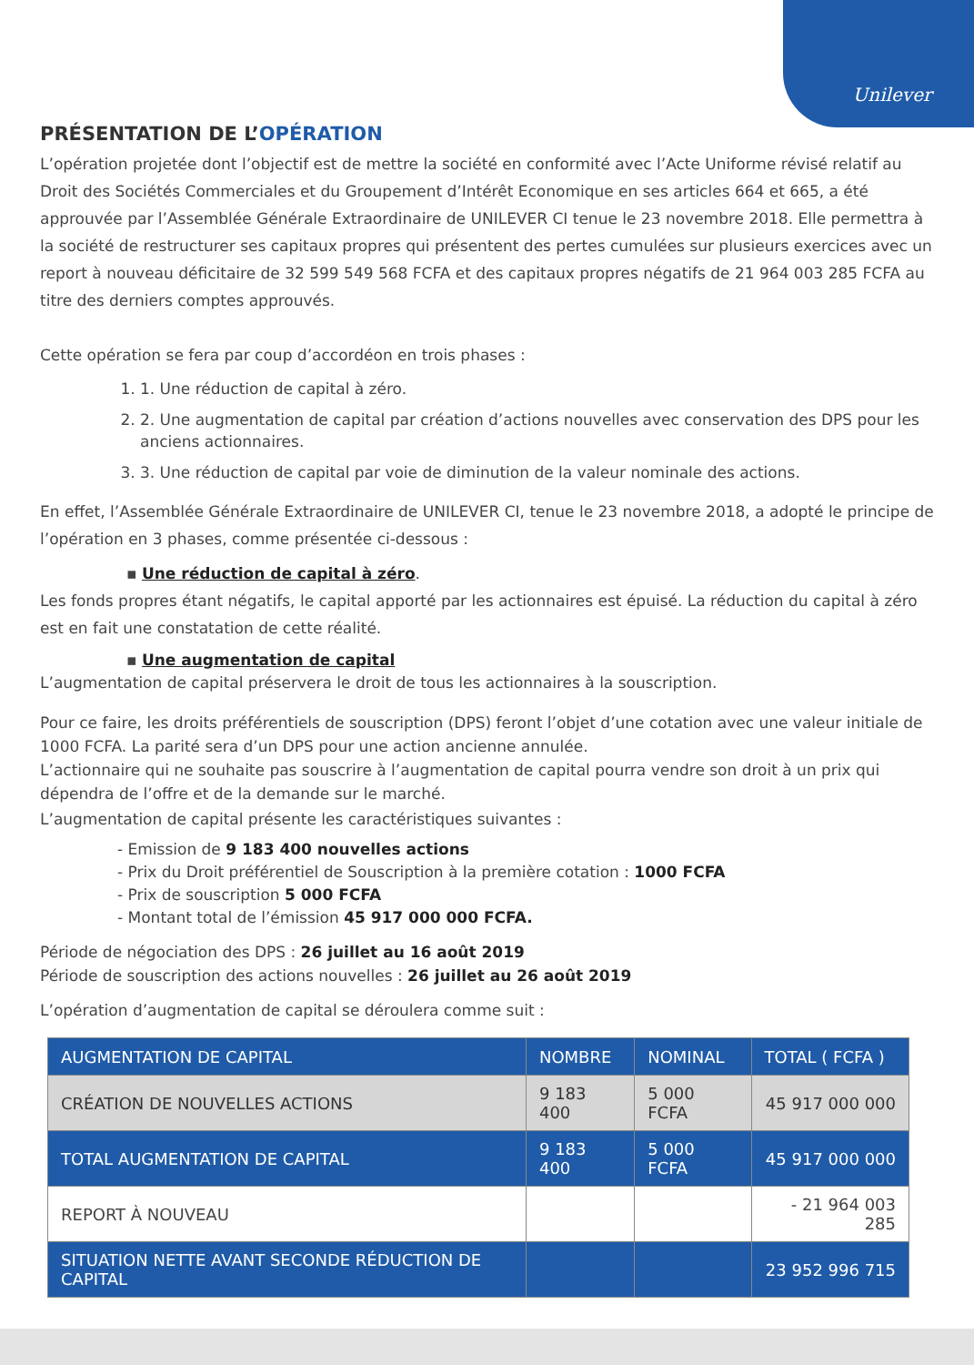Unilever
PRÉSENTATION DE L’OPÉRATION
L’opération projetée dont l’objectif est de mettre la société en conformité avec l’Acte Uniforme révisé relatif au Droit des Sociétés Commerciales et du Groupement d’Intérêt Economique en ses articles 664 et 665, a été approuvée par l’Assemblée Générale Extraordinaire de UNILEVER CI tenue le 23 novembre 2018. Elle permettra à la société de restructurer ses capitaux propres qui présentent des pertes cumulées sur plusieurs exercices avec un report à nouveau déficitaire de 32 599 549 568 FCFA et des capitaux propres négatifs de 21 964 003 285 FCFA au titre des derniers comptes approuvés.
Cette opération se fera par coup d’accordéon en trois phases :
1. 1. Une réduction de capital à zéro.
2. 2. Une augmentation de capital par création d’actions nouvelles avec conservation des DPS pour les anciens actionnaires.
3. 3. Une réduction de capital par voie de diminution de la valeur nominale des actions.
En effet, l’Assemblée Générale Extraordinaire de UNILEVER CI, tenue le 23 novembre 2018, a adopté le principe de l’opération en 3 phases, comme présentée ci-dessous :
▪ Une réduction de capital à zéro.
Les fonds propres étant négatifs, le capital apporté par les actionnaires est épuisé. La réduction du capital à zéro est en fait une constatation de cette réalité.
▪ Une augmentation de capital
L’augmentation de capital préservera le droit de tous les actionnaires à la souscription.
Pour ce faire, les droits préférentiels de souscription (DPS) feront l’objet d’une cotation avec une valeur initiale de 1000 FCFA. La parité sera d’un DPS pour une action ancienne annulée.
L’actionnaire qui ne souhaite pas souscrire à l’augmentation de capital pourra vendre son droit à un prix qui dépendra de l’offre et de la demande sur le marché.
L’augmentation de capital présente les caractéristiques suivantes :
- Emission de 9 183 400 nouvelles actions
- Prix du Droit préférentiel de Souscription à la première cotation : 1000 FCFA
- Prix de souscription 5 000 FCFA
- Montant total de l’émission 45 917 000 000 FCFA.
Période de négociation des DPS : 26 juillet au 16 août 2019
Période de souscription des actions nouvelles : 26 juillet au 26 août 2019
L’opération d’augmentation de capital se déroulera comme suit :
| AUGMENTATION DE CAPITAL | NOMBRE | NOMINAL | TOTAL ( FCFA ) |
| CRÉATION DE NOUVELLES ACTIONS | 9 183 400 | 5 000 FCFA | 45 917 000 000 |
| TOTAL AUGMENTATION DE CAPITAL | 9 183 400 | 5 000 FCFA | 45 917 000 000 |
| REPORT À NOUVEAU | | | - 21 964 003 285 |
| SITUATION NETTE AVANT SECONDE RÉDUCTION DE CAPITAL | | | 23 952 996 715 |